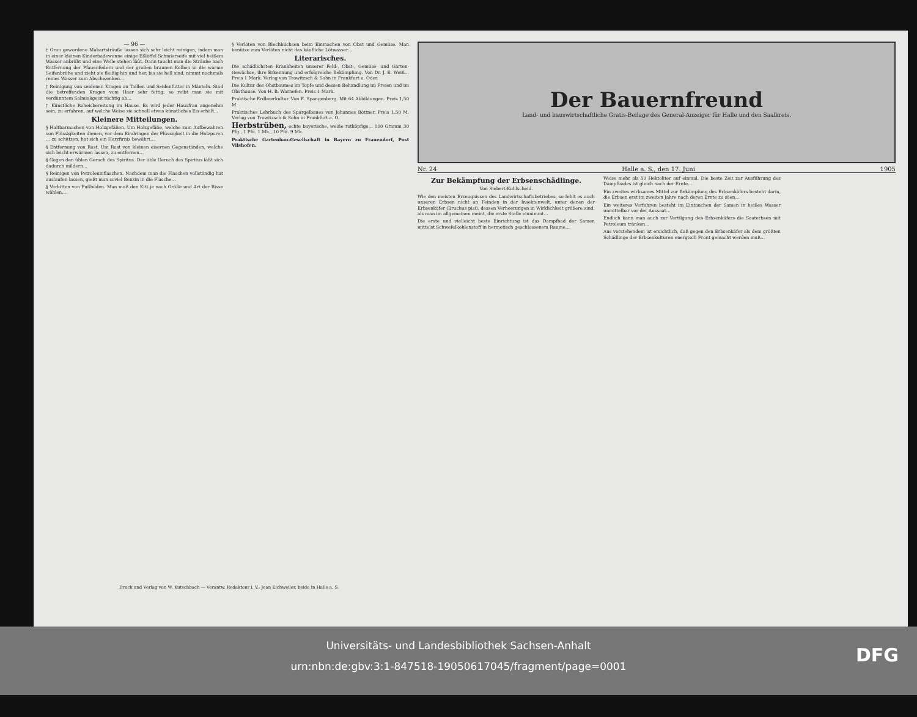— 96 —
† Grau gewordene Makartsträuße lassen sich sehr leicht reinigen, indem man in einer kleinen Kinderbadewanne einige Eßlöffel Schmierseife mit viel heißem Wasser anbrüht und eine Weile stehen läßt. Dann taucht man die Sträuße nach Entfernung der Pfauenfedern und der großen braunen Kolben in die warme Seifenbrühe und zieht sie fleißig hin und her, bis sie hell sind, nimmt nochmals reines Wasser zum Abschwenken…
† Reinigung von seidenen Kragen an Taillen und Seidenfutter in Mänteln. Sind die betreffenden Kragen vom Haar sehr fettig, so reibt man sie mit verdünntem Salmiakgeist tüchtig ab…
† Künstliche Roheisbereitung im Hause. Es wird jeder Hausfrau angenehm sein, zu erfahren, auf welche Weise sie schnell etwas künstliches Eis erhält…
Kleinere Mitteilungen.
§ Haltbarmachen von Holzgefäßen. Um Holzgefäße, welche zum Aufbewahren von Flüssigkeiten dienen, vor dem Eindringen der Flüssigkeit in die Holzporen … zu schützen, hat sich ein Harzfirnis bewährt…
§ Entfernung von Rost. Um Rost von kleinen eisernen Gegenständen, welche sich leicht erwärmen lassen, zu entfernen…
§ Gegen den üblen Geruch des Spiritus. Der üble Geruch des Spiritus läßt sich dadurch mildern…
§ Reinigen von Petroleumflaschen. Nachdem man die Flaschen vollständig hat auslaufen lassen, gießt man soviel Benzin in die Flasche…
§ Verkitten von Fußböden. Man muß den Kitt je nach Größe und Art der Risse wählen…
§ Verlöten von Blechbüchsen beim Einmachen von Obst und Gemüse. Man benütze zum Verlöten nicht das käufliche Lötwasser…
Literarisches.
Die schädlichsten Krankheiten unserer Feld-, Obst-, Gemüse- und Garten-Gewächse, ihre Erkennung und erfolgreiche Bekämpfung. Von Dr. J. E. Weiß… Preis 1 Mark. Verlag von Trowitzsch & Sohn in Frankfurt a. Oder.
Die Kultur des Obstbaumes im Topfe und dessen Behandlung im Freien und im Obsthause. Von H. B. Warnefen. Preis 1 Mark.
Praktische Erdbeerkultur. Von E. Spangenberg. Mit 64 Abbildungen. Preis 1,50 M.
Praktisches Lehrbuch des Spargelbaues von Johannes Böttner. Preis 1.50 M. Verlag von Trowitzsch & Sohn in Frankfurt a. O.
Herbstrüben, echte bayerische, weiße rotköpfige… 100 Gramm 30 Pfg., 1 Pfd. 1 Mk., 10 Pfd. 9 Mk.
Praktische Gartenbau-Gesellschaft in Bayern zu Frauendorf, Post Vilshofen.
Der Bauernfreund
Land- und hauswirtschaftliche Gratis-Beilage des General-Anzeiger für Halle und den Saalkreis.
Nr. 24 Halle a. S., den 17. Juni 1905
Zur Bekämpfung der Erbsenschädlinge.
Von Siebert-Kohlscheid.
Wie den meisten Erzeugnissen des Landwirtschaftsbetriebes, so fehlt es auch unseren Erbsen nicht an Feinden in der Insektenwelt, unter denen der Erbsenkäfer (Bruchus pisi), dessen Verheerungen in Wirklichkeit größere sind, als man im allgemeinen meint, die erste Stelle einnimmt…
Die erste und vielleicht beste Einrichtung ist das Dampfbad der Samen mittelst Schwefelkohlenstoff in hermetisch geschlossenem Raume…
Weise mehr als 50 Hektoliter auf einmal. Die beste Zeit zur Ausführung des Dampfbades ist gleich nach der Ernte…
Ein zweites wirksames Mittel zur Bekämpfung des Erbsenkäfers besteht darin, die Erbsen erst im zweiten Jahre nach deren Ernte zu säen…
Ein weiteres Verfahren besteht im Eintauchen der Samen in heißes Wasser unmittelbar vor der Aussaat…
Endlich kann man auch zur Vertilgung des Erbsenkäfers die Saaterbsen mit Petroleum tränken…
Aus vorstehendem ist ersichtlich, daß gegen den Erbsenkäfer als dem größten Schädlinge der Erbsenkulturen energisch Front gemacht werden muß…
Druck und Verlag von W. Kutschbach — Verantw. Redakteur i. V.: Jean Eichweiler, beide in Halle a. S.
Universitäts- und Landesbibliothek Sachsen-Anhalt
urn:nbn:de:gbv:3:1-847518-19050617045/fragment/page=0001
DFG